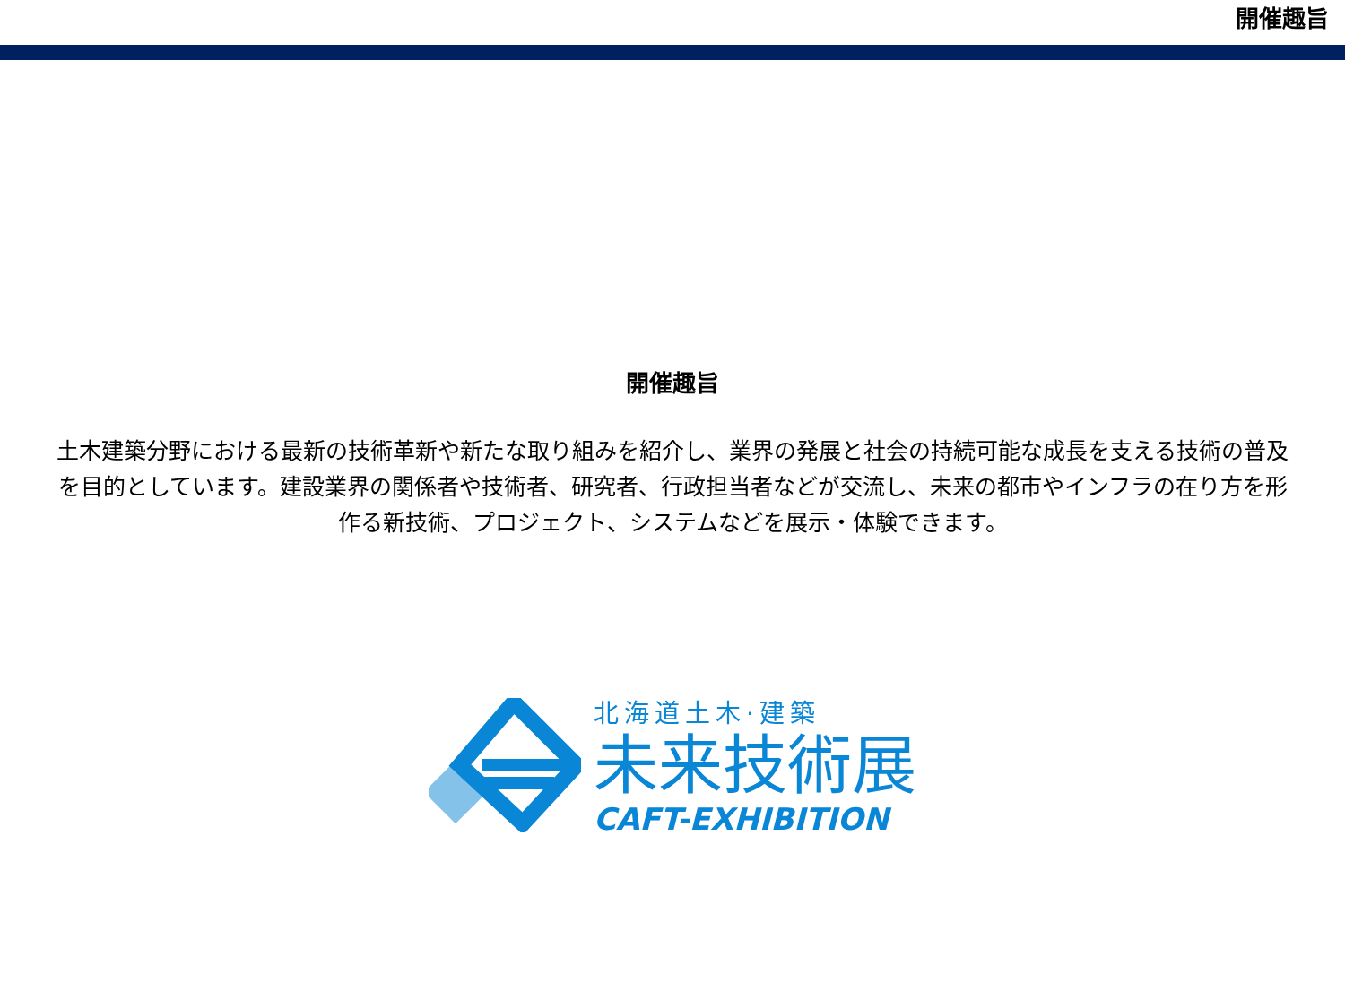開催趣旨
開催趣旨
土木建築分野における最新の技術革新や新たな取り組みを紹介し、業界の発展と社会の持続可能な成長を支える技術の普及を目的としています。建設業界の関係者や技術者、研究者、行政担当者などが交流し、未来の都市やインフラの在り方を形作る新技術、プロジェクト、システムなどを展示・体験できます。
北海道土木·建築
未来技術展
CAFT-EXHIBITION